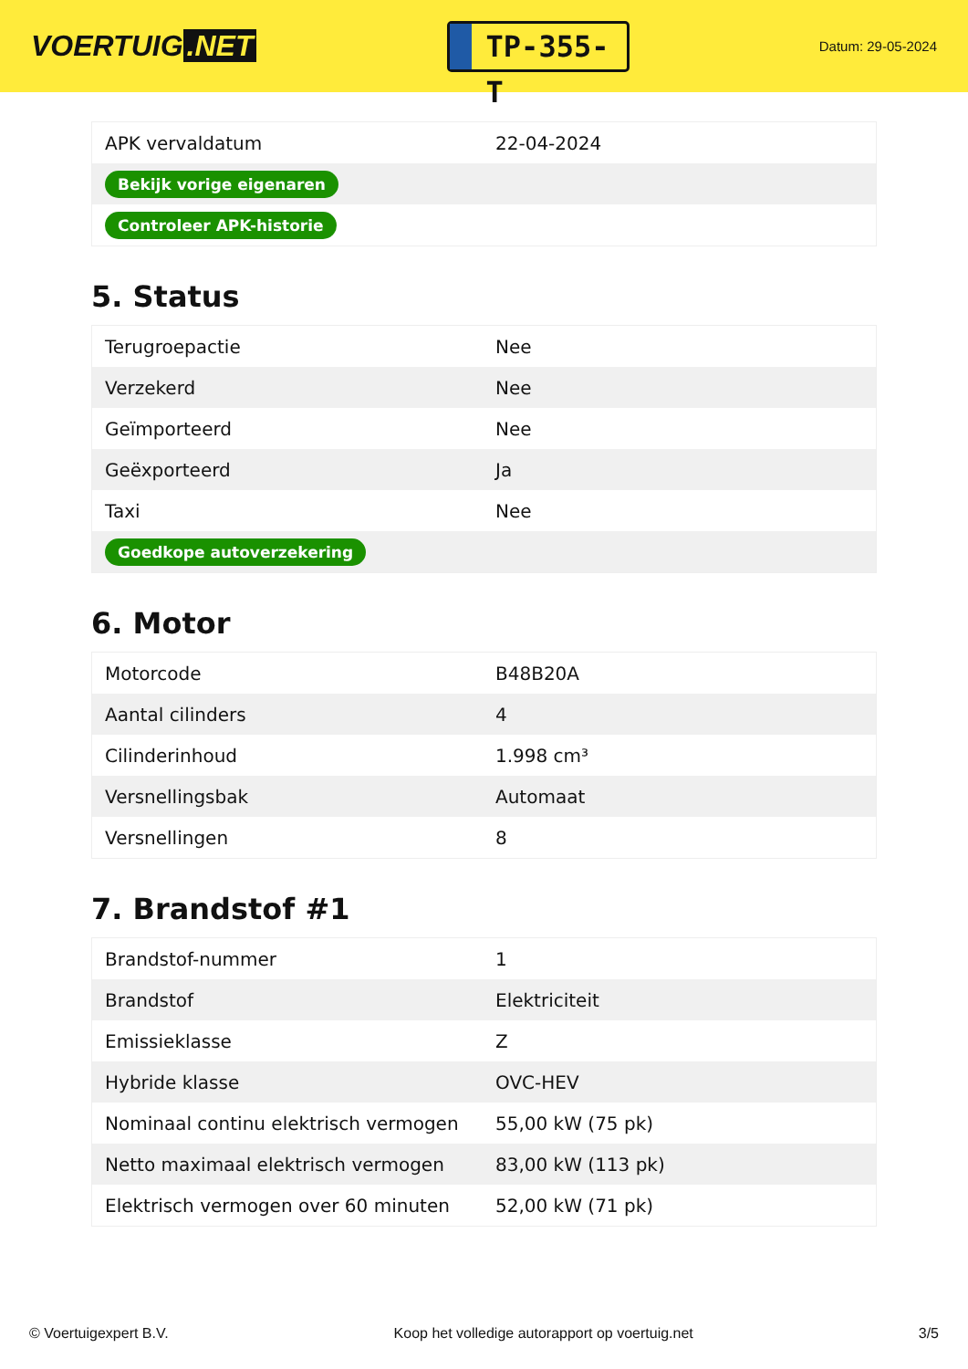VOERTUIG.NET
TP-355-T
Datum: 29-05-2024
| APK vervaldatum | 22-04-2024 |
| Bekijk vorige eigenaren | |
| Controleer APK-historie | |
5. Status
| Terugroepactie | Nee |
| Verzekerd | Nee |
| Geïmporteerd | Nee |
| Geëxporteerd | Ja |
| Taxi | Nee |
| Goedkope autoverzekering | |
6. Motor
| Motorcode | B48B20A |
| Aantal cilinders | 4 |
| Cilinderinhoud | 1.998 cm³ |
| Versnellingsbak | Automaat |
| Versnellingen | 8 |
7. Brandstof #1
| Brandstof-nummer | 1 |
| Brandstof | Elektriciteit |
| Emissieklasse | Z |
| Hybride klasse | OVC-HEV |
| Nominaal continu elektrisch vermogen | 55,00 kW (75 pk) |
| Netto maximaal elektrisch vermogen | 83,00 kW (113 pk) |
| Elektrisch vermogen over 60 minuten | 52,00 kW (71 pk) |
© Voertuigexpert B.V. Koop het volledige autorapport op voertuig.net 3/5